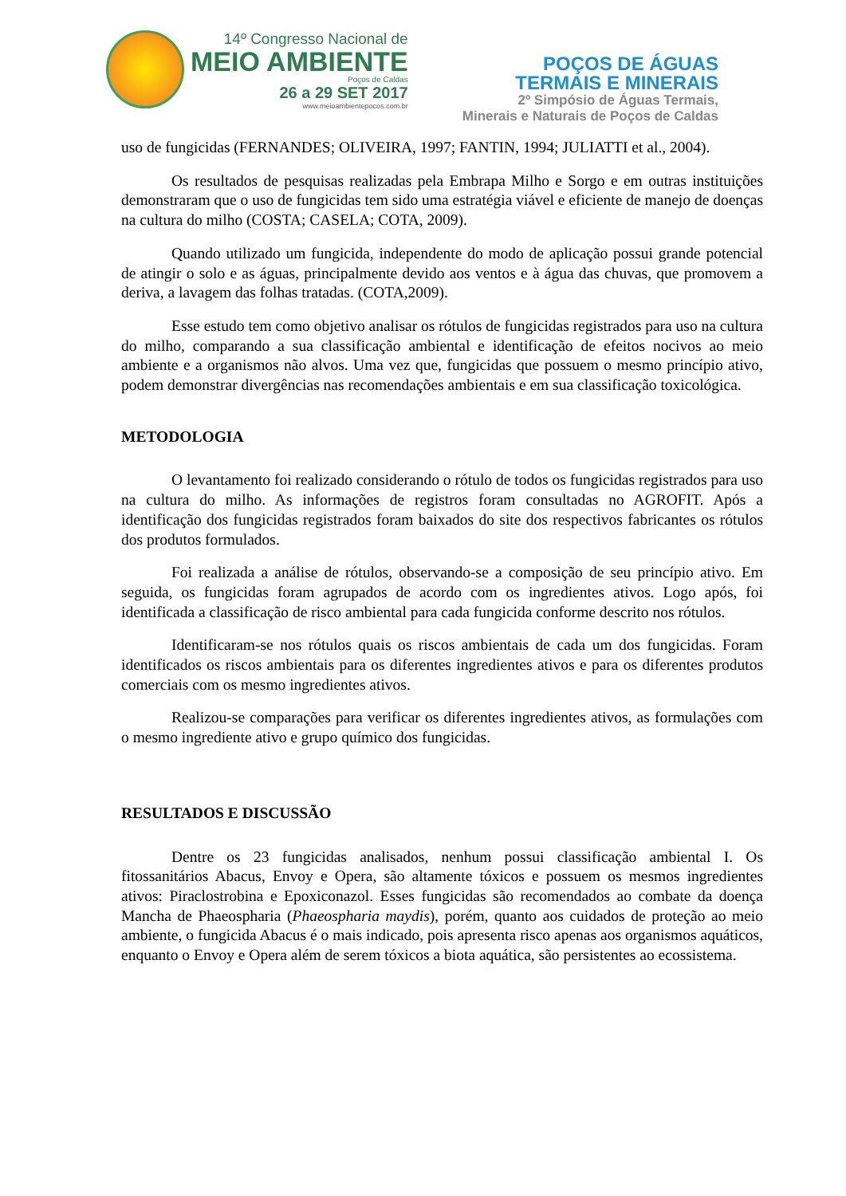14º Congresso Nacional de
MEIO AMBIENTE
Poços de Caldas
26 a 29 SET 2017
www.meioambientepocos.com.br
POÇOS DE ÁGUAS
TERMAIS E MINERAIS
2º Simpósio de Águas Termais,
Minerais e Naturais de Poços de Caldas
uso de fungicidas (FERNANDES; OLIVEIRA, 1997; FANTIN, 1994; JULIATTI et al., 2004).
Os resultados de pesquisas realizadas pela Embrapa Milho e Sorgo e em outras instituições demonstraram que o uso de fungicidas tem sido uma estratégia viável e eficiente de manejo de doenças na cultura do milho (COSTA; CASELA; COTA, 2009).
Quando utilizado um fungicida, independente do modo de aplicação possui grande potencial de atingir o solo e as águas, principalmente devido aos ventos e à água das chuvas, que promovem a deriva, a lavagem das folhas tratadas. (COTA,2009).
Esse estudo tem como objetivo analisar os rótulos de fungicidas registrados para uso na cultura do milho, comparando a sua classificação ambiental e identificação de efeitos nocivos ao meio ambiente e a organismos não alvos. Uma vez que, fungicidas que possuem o mesmo princípio ativo, podem demonstrar divergências nas recomendações ambientais e em sua classificação toxicológica.
METODOLOGIA
O levantamento foi realizado considerando o rótulo de todos os fungicidas registrados para uso na cultura do milho. As informações de registros foram consultadas no AGROFIT. Após a identificação dos fungicidas registrados foram baixados do site dos respectivos fabricantes os rótulos dos produtos formulados.
Foi realizada a análise de rótulos, observando-se a composição de seu princípio ativo. Em seguida, os fungicidas foram agrupados de acordo com os ingredientes ativos. Logo após, foi identificada a classificação de risco ambiental para cada fungicida conforme descrito nos rótulos.
Identificaram-se nos rótulos quais os riscos ambientais de cada um dos fungicidas. Foram identificados os riscos ambientais para os diferentes ingredientes ativos e para os diferentes produtos comerciais com os mesmo ingredientes ativos.
Realizou-se comparações para verificar os diferentes ingredientes ativos, as formulações com o mesmo ingrediente ativo e grupo químico dos fungicidas.
RESULTADOS E DISCUSSÃO
Dentre os 23 fungicidas analisados, nenhum possui classificação ambiental I. Os fitossanitários Abacus, Envoy e Opera, são altamente tóxicos e possuem os mesmos ingredientes ativos: Piraclostrobina e Epoxiconazol. Esses fungicidas são recomendados ao combate da doença Mancha de Phaeospharia (Phaeospharia maydis), porém, quanto aos cuidados de proteção ao meio ambiente, o fungicida Abacus é o mais indicado, pois apresenta risco apenas aos organismos aquáticos, enquanto o Envoy e Opera além de serem tóxicos a biota aquática, são persistentes ao ecossistema.